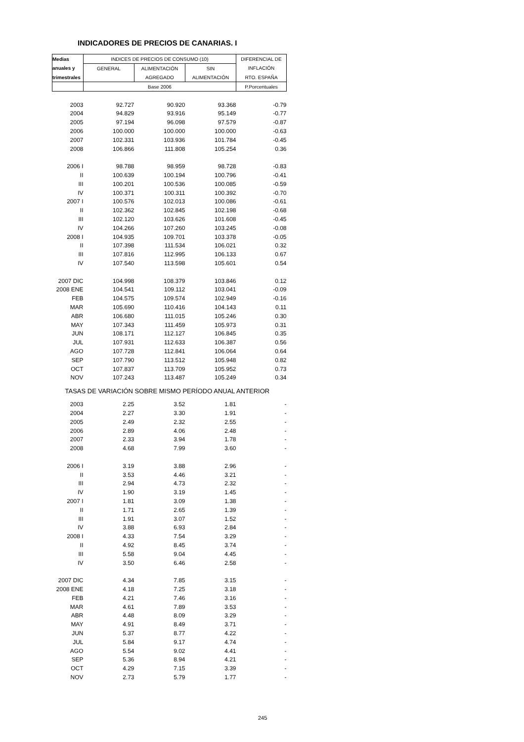INDICADORES DE PRECIOS DE CANARIAS. I
| Medias | INDICES DE PRECIOS DE CONSUMO (10) | | | DIFERENCIAL DE |
| anuales y | GENERAL | ALIMENTACIÓN | SIN | INFLACIÓN |
| trimestrales | | AGREGADO | ALIMENTACIÓN | RTO. ESPAÑA |
| | Base 2006 | | | P.Porcentuales |
| 2003 | 92.727 | 90.920 | 93.368 | -0.79 |
| 2004 | 94.829 | 93.916 | 95.149 | -0.77 |
| 2005 | 97.194 | 96.098 | 97.579 | -0.87 |
| 2006 | 100.000 | 100.000 | 100.000 | -0.63 |
| 2007 | 102.331 | 103.936 | 101.784 | -0.45 |
| 2008 | 106.866 | 111.808 | 105.254 | 0.36 |
| 2006 I | 98.788 | 98.959 | 98.728 | -0.83 |
| II | 100.639 | 100.194 | 100.796 | -0.41 |
| III | 100.201 | 100.536 | 100.085 | -0.59 |
| IV | 100.371 | 100.311 | 100.392 | -0.70 |
| 2007 I | 100.576 | 102.013 | 100.086 | -0.61 |
| II | 102.362 | 102.845 | 102.198 | -0.68 |
| III | 102.120 | 103.626 | 101.608 | -0.45 |
| IV | 104.266 | 107.260 | 103.245 | -0.08 |
| 2008 I | 104.935 | 109.701 | 103.378 | -0.05 |
| II | 107.398 | 111.534 | 106.021 | 0.32 |
| III | 107.816 | 112.995 | 106.133 | 0.67 |
| IV | 107.540 | 113.598 | 105.601 | 0.54 |
| 2007 DIC | 104.998 | 108.379 | 103.846 | 0.12 |
| 2008 ENE | 104.541 | 109.112 | 103.041 | -0.09 |
| FEB | 104.575 | 109.574 | 102.949 | -0.16 |
| MAR | 105.690 | 110.416 | 104.143 | 0.11 |
| ABR | 106.680 | 111.015 | 105.246 | 0.30 |
| MAY | 107.343 | 111.459 | 105.973 | 0.31 |
| JUN | 108.171 | 112.127 | 106.845 | 0.35 |
| JUL | 107.931 | 112.633 | 106.387 | 0.56 |
| AGO | 107.728 | 112.841 | 106.064 | 0.64 |
| SEP | 107.790 | 113.512 | 105.948 | 0.82 |
| OCT | 107.837 | 113.709 | 105.952 | 0.73 |
| NOV | 107.243 | 113.487 | 105.249 | 0.34 |
| TASAS DE VARIACIÓN SOBRE MISMO PERÍODO ANUAL ANTERIOR | | | | |
| 2003 | 2.25 | 3.52 | 1.81 | - |
| 2004 | 2.27 | 3.30 | 1.91 | - |
| 2005 | 2.49 | 2.32 | 2.55 | - |
| 2006 | 2.89 | 4.06 | 2.48 | - |
| 2007 | 2.33 | 3.94 | 1.78 | - |
| 2008 | 4.68 | 7.99 | 3.60 | - |
| 2006 I | 3.19 | 3.88 | 2.96 | - |
| II | 3.53 | 4.46 | 3.21 | - |
| III | 2.94 | 4.73 | 2.32 | - |
| IV | 1.90 | 3.19 | 1.45 | - |
| 2007 I | 1.81 | 3.09 | 1.38 | - |
| II | 1.71 | 2.65 | 1.39 | - |
| III | 1.91 | 3.07 | 1.52 | - |
| IV | 3.88 | 6.93 | 2.84 | - |
| 2008 I | 4.33 | 7.54 | 3.29 | - |
| II | 4.92 | 8.45 | 3.74 | - |
| III | 5.58 | 9.04 | 4.45 | - |
| IV | 3.50 | 6.46 | 2.58 | - |
| 2007 DIC | 4.34 | 7.85 | 3.15 | - |
| 2008 ENE | 4.18 | 7.25 | 3.18 | - |
| FEB | 4.21 | 7.46 | 3.16 | - |
| MAR | 4.61 | 7.89 | 3.53 | - |
| ABR | 4.48 | 8.09 | 3.29 | - |
| MAY | 4.91 | 8.49 | 3.71 | - |
| JUN | 5.37 | 8.77 | 4.22 | - |
| JUL | 5.84 | 9.17 | 4.74 | - |
| AGO | 5.54 | 9.02 | 4.41 | - |
| SEP | 5.36 | 8.94 | 4.21 | - |
| OCT | 4.29 | 7.15 | 3.39 | - |
| NOV | 2.73 | 5.79 | 1.77 | - |
245